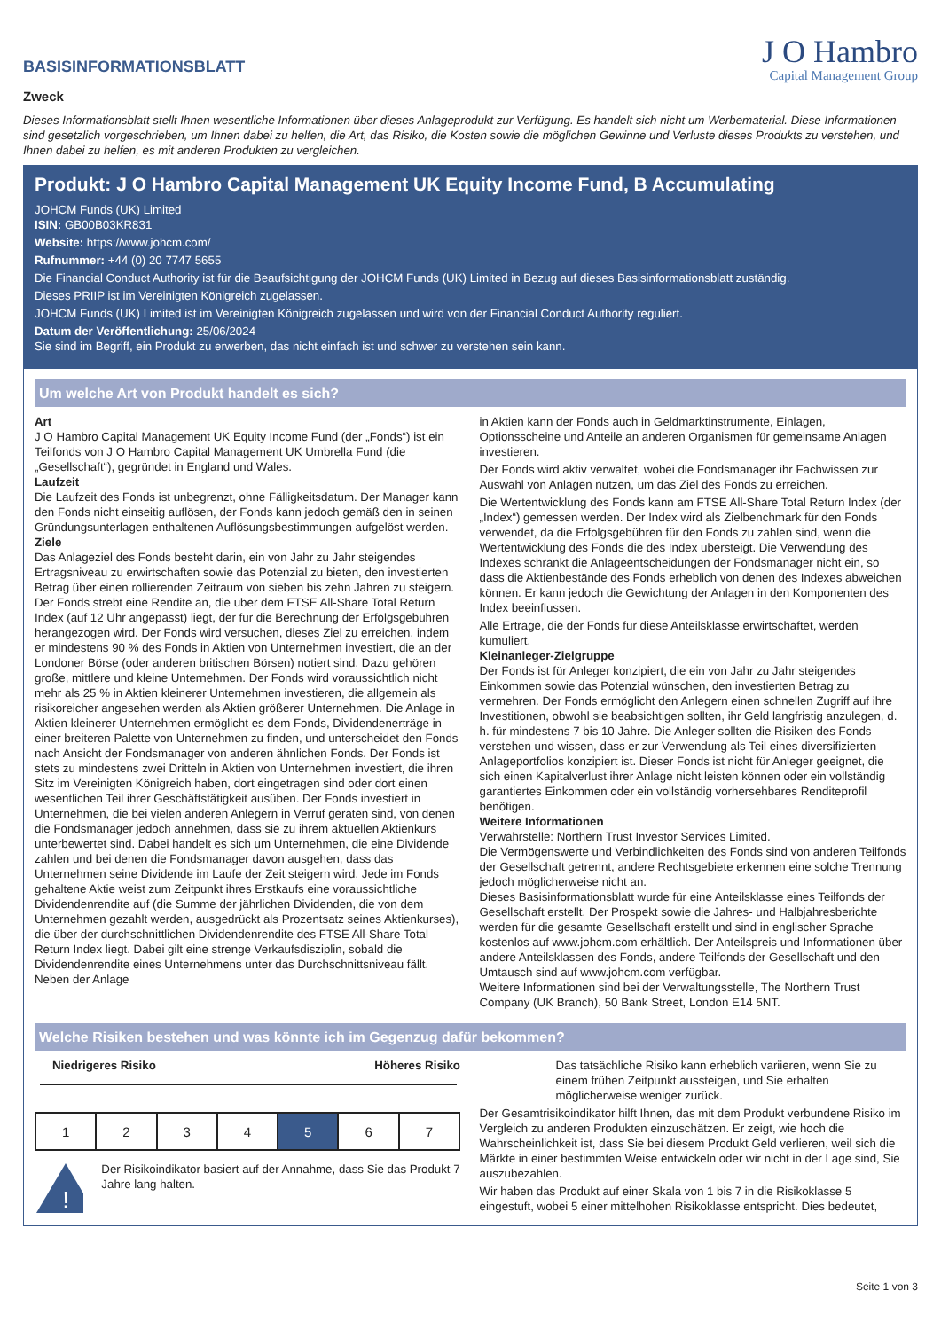BASISINFORMATIONSBLATT
J O Hambro
Capital Management Group
Zweck
Dieses Informationsblatt stellt Ihnen wesentliche Informationen über dieses Anlageprodukt zur Verfügung. Es handelt sich nicht um Werbematerial. Diese Informationen sind gesetzlich vorgeschrieben, um Ihnen dabei zu helfen, die Art, das Risiko, die Kosten sowie die möglichen Gewinne und Verluste dieses Produkts zu verstehen, und Ihnen dabei zu helfen, es mit anderen Produkten zu vergleichen.
Produkt: J O Hambro Capital Management UK Equity Income Fund, B Accumulating
JOHCM Funds (UK) Limited
ISIN: GB00B03KR831
Website: https://www.johcm.com/
Rufnummer: +44 (0) 20 7747 5655
Die Financial Conduct Authority ist für die Beaufsichtigung der JOHCM Funds (UK) Limited in Bezug auf dieses Basisinformationsblatt zuständig.
Dieses PRIIP ist im Vereinigten Königreich zugelassen.
JOHCM Funds (UK) Limited ist im Vereinigten Königreich zugelassen und wird von der Financial Conduct Authority reguliert.
Datum der Veröffentlichung: 25/06/2024
Sie sind im Begriff, ein Produkt zu erwerben, das nicht einfach ist und schwer zu verstehen sein kann.
Um welche Art von Produkt handelt es sich?
Art
J O Hambro Capital Management UK Equity Income Fund (der „Fonds“) ist ein Teilfonds von J O Hambro Capital Management UK Umbrella Fund (die „Gesellschaft“), gegründet in England und Wales.
Laufzeit
Die Laufzeit des Fonds ist unbegrenzt, ohne Fälligkeitsdatum. Der Manager kann den Fonds nicht einseitig auflösen, der Fonds kann jedoch gemäß den in seinen Gründungsunterlagen enthaltenen Auflösungsbestimmungen aufgelöst werden.
Ziele
Das Anlageziel des Fonds besteht darin, ein von Jahr zu Jahr steigendes Ertragsniveau zu erwirtschaften sowie das Potenzial zu bieten, den investierten Betrag über einen rollierenden Zeitraum von sieben bis zehn Jahren zu steigern. Der Fonds strebt eine Rendite an, die über dem FTSE All-Share Total Return Index (auf 12 Uhr angepasst) liegt, der für die Berechnung der Erfolgsgebühren herangezogen wird. Der Fonds wird versuchen, dieses Ziel zu erreichen, indem er mindestens 90 % des Fonds in Aktien von Unternehmen investiert, die an der Londoner Börse (oder anderen britischen Börsen) notiert sind. Dazu gehören große, mittlere und kleine Unternehmen. Der Fonds wird voraussichtlich nicht mehr als 25 % in Aktien kleinerer Unternehmen investieren, die allgemein als risikoreicher angesehen werden als Aktien größerer Unternehmen. Die Anlage in Aktien kleinerer Unternehmen ermöglicht es dem Fonds, Dividendenerträge in einer breiteren Palette von Unternehmen zu finden, und unterscheidet den Fonds nach Ansicht der Fondsmanager von anderen ähnlichen Fonds. Der Fonds ist stets zu mindestens zwei Dritteln in Aktien von Unternehmen investiert, die ihren Sitz im Vereinigten Königreich haben, dort eingetragen sind oder dort einen wesentlichen Teil ihrer Geschäftstätigkeit ausüben. Der Fonds investiert in Unternehmen, die bei vielen anderen Anlegern in Verruf geraten sind, von denen die Fondsmanager jedoch annehmen, dass sie zu ihrem aktuellen Aktienkurs unterbewertet sind. Dabei handelt es sich um Unternehmen, die eine Dividende zahlen und bei denen die Fondsmanager davon ausgehen, dass das Unternehmen seine Dividende im Laufe der Zeit steigern wird. Jede im Fonds gehaltene Aktie weist zum Zeitpunkt ihres Erstkaufs eine voraussichtliche Dividendenrendite auf (die Summe der jährlichen Dividenden, die von dem Unternehmen gezahlt werden, ausgedrückt als Prozentsatz seines Aktienkurses), die über der durchschnittlichen Dividendenrendite des FTSE All-Share Total Return Index liegt. Dabei gilt eine strenge Verkaufsdisziplin, sobald die Dividendenrendite eines Unternehmens unter das Durchschnittsniveau fällt. Neben der Anlage
in Aktien kann der Fonds auch in Geldmarktinstrumente, Einlagen, Optionsscheine und Anteile an anderen Organismen für gemeinsame Anlagen investieren.
Der Fonds wird aktiv verwaltet, wobei die Fondsmanager ihr Fachwissen zur Auswahl von Anlagen nutzen, um das Ziel des Fonds zu erreichen.
Die Wertentwicklung des Fonds kann am FTSE All-Share Total Return Index (der „Index“) gemessen werden. Der Index wird als Zielbenchmark für den Fonds verwendet, da die Erfolgsgebühren für den Fonds zu zahlen sind, wenn die Wertentwicklung des Fonds die des Index übersteigt. Die Verwendung des Indexes schränkt die Anlageentscheidungen der Fondsmanager nicht ein, so dass die Aktienbestände des Fonds erheblich von denen des Indexes abweichen können. Er kann jedoch die Gewichtung der Anlagen in den Komponenten des Index beeinflussen.
Alle Erträge, die der Fonds für diese Anteilsklasse erwirtschaftet, werden kumuliert.
Kleinanleger-Zielgruppe
Der Fonds ist für Anleger konzipiert, die ein von Jahr zu Jahr steigendes Einkommen sowie das Potenzial wünschen, den investierten Betrag zu vermehren. Der Fonds ermöglicht den Anlegern einen schnellen Zugriff auf ihre Investitionen, obwohl sie beabsichtigen sollten, ihr Geld langfristig anzulegen, d. h. für mindestens 7 bis 10 Jahre. Die Anleger sollten die Risiken des Fonds verstehen und wissen, dass er zur Verwendung als Teil eines diversifizierten Anlageportfolios konzipiert ist. Dieser Fonds ist nicht für Anleger geeignet, die sich einen Kapitalverlust ihrer Anlage nicht leisten können oder ein vollständig garantiertes Einkommen oder ein vollständig vorhersehbares Renditeprofil benötigen.
Weitere Informationen
Verwahrstelle: Northern Trust Investor Services Limited.
Die Vermögenswerte und Verbindlichkeiten des Fonds sind von anderen Teilfonds der Gesellschaft getrennt, andere Rechtsgebiete erkennen eine solche Trennung jedoch möglicherweise nicht an.
Dieses Basisinformationsblatt wurde für eine Anteilsklasse eines Teilfonds der Gesellschaft erstellt. Der Prospekt sowie die Jahres- und Halbjahresberichte werden für die gesamte Gesellschaft erstellt und sind in englischer Sprache kostenlos auf www.johcm.com erhältlich. Der Anteilspreis und Informationen über andere Anteilsklassen des Fonds, andere Teilfonds der Gesellschaft und den Umtausch sind auf www.johcm.com verfügbar.
Weitere Informationen sind bei der Verwaltungsstelle, The Northern Trust Company (UK Branch), 50 Bank Street, London E14 5NT.
Welche Risiken bestehen und was könnte ich im Gegenzug dafür bekommen?
Niedrigeres Risiko Höheres Risiko
| 1 | 2 | 3 | 4 | 5 | 6 | 7 |
!
Der Risikoindikator basiert auf der Annahme, dass Sie das Produkt 7 Jahre lang halten.
Das tatsächliche Risiko kann erheblich variieren, wenn Sie zu einem frühen Zeitpunkt aussteigen, und Sie erhalten möglicherweise weniger zurück.
Der Gesamtrisikoindikator hilft Ihnen, das mit dem Produkt verbundene Risiko im Vergleich zu anderen Produkten einzuschätzen. Er zeigt, wie hoch die Wahrscheinlichkeit ist, dass Sie bei diesem Produkt Geld verlieren, weil sich die Märkte in einer bestimmten Weise entwickeln oder wir nicht in der Lage sind, Sie auszubezahlen.
Wir haben das Produkt auf einer Skala von 1 bis 7 in die Risikoklasse 5 eingestuft, wobei 5 einer mittelhohen Risikoklasse entspricht. Dies bedeutet,
Seite 1 von 3